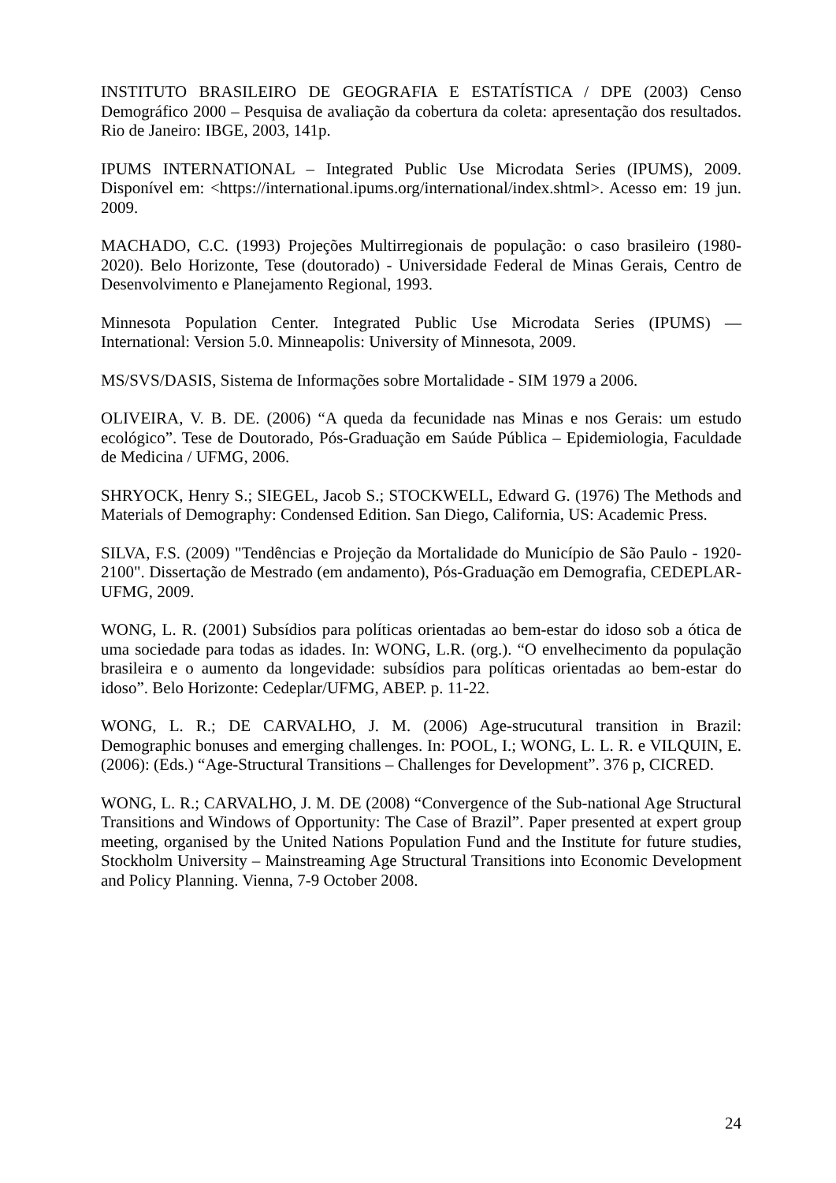INSTITUTO BRASILEIRO DE GEOGRAFIA E ESTATÍSTICA / DPE (2003) Censo Demográfico 2000 – Pesquisa de avaliação da cobertura da coleta: apresentação dos resultados. Rio de Janeiro: IBGE, 2003, 141p.
IPUMS INTERNATIONAL – Integrated Public Use Microdata Series (IPUMS), 2009. Disponível em: <https://international.ipums.org/international/index.shtml>. Acesso em: 19 jun. 2009.
MACHADO, C.C. (1993) Projeções Multirregionais de população: o caso brasileiro (1980-2020). Belo Horizonte, Tese (doutorado) - Universidade Federal de Minas Gerais, Centro de Desenvolvimento e Planejamento Regional, 1993.
Minnesota Population Center. Integrated Public Use Microdata Series (IPUMS) — International: Version 5.0. Minneapolis: University of Minnesota, 2009.
MS/SVS/DASIS, Sistema de Informações sobre Mortalidade - SIM 1979 a 2006.
OLIVEIRA, V. B. DE. (2006) “A queda da fecunidade nas Minas e nos Gerais: um estudo ecológico”. Tese de Doutorado, Pós-Graduação em Saúde Pública – Epidemiologia, Faculdade de Medicina / UFMG, 2006.
SHRYOCK, Henry S.; SIEGEL, Jacob S.; STOCKWELL, Edward G. (1976) The Methods and Materials of Demography: Condensed Edition. San Diego, California, US: Academic Press.
SILVA, F.S. (2009) "Tendências e Projeção da Mortalidade do Município de São Paulo - 1920-2100". Dissertação de Mestrado (em andamento), Pós-Graduação em Demografia, CEDEPLAR-UFMG, 2009.
WONG, L. R. (2001) Subsídios para políticas orientadas ao bem-estar do idoso sob a ótica de uma sociedade para todas as idades. In: WONG, L.R. (org.). “O envelhecimento da população brasileira e o aumento da longevidade: subsídios para políticas orientadas ao bem-estar do idoso”. Belo Horizonte: Cedeplar/UFMG, ABEP. p. 11-22.
WONG, L. R.; DE CARVALHO, J. M. (2006) Age-strucutural transition in Brazil: Demographic bonuses and emerging challenges. In: POOL, I.; WONG, L. L. R. e VILQUIN, E. (2006): (Eds.) “Age-Structural Transitions – Challenges for Development”. 376 p, CICRED.
WONG, L. R.; CARVALHO, J. M. DE (2008) “Convergence of the Sub-national Age Structural Transitions and Windows of Opportunity: The Case of Brazil”. Paper presented at expert group meeting, organised by the United Nations Population Fund and the Institute for future studies, Stockholm University – Mainstreaming Age Structural Transitions into Economic Development and Policy Planning. Vienna, 7-9 October 2008.
24